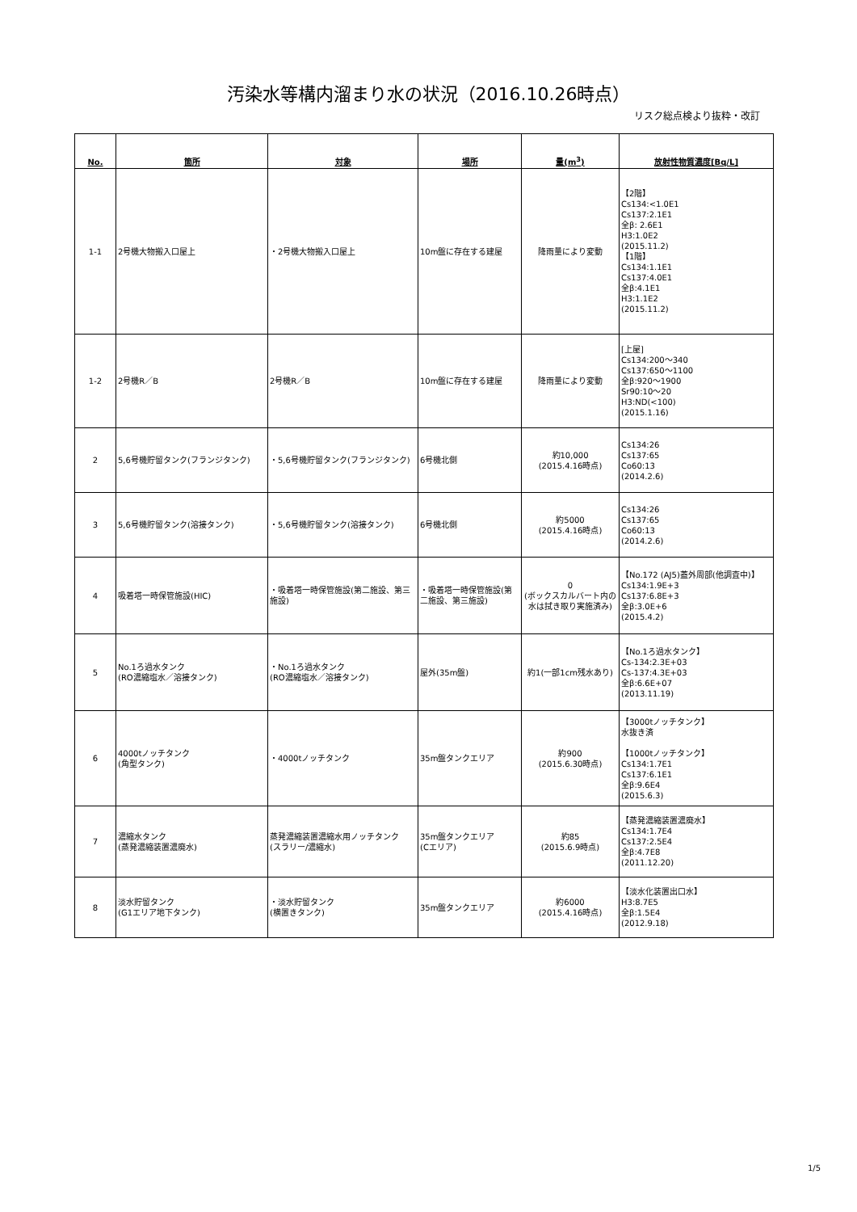汚染水等構内溜まり水の状況（2016.10.26時点）
リスク総点検より抜粋・改訂
| No. | 箇所 | 対象 | 場所 | 量(m<sup>3</sup>) | 放射性物質濃度[Bq/L] |
| --- | --- | --- | --- | --- | --- |
| 1-1 | 2号機大物搬入口屋上 | ・2号機大物搬入口屋上 | 10m盤に存在する建屋 | 降雨量により変動 | 【2階】 Cs134:<1.0E1 Cs137:2.1E1 全β: 2.6E1 H3:1.0E2 (2015.11.2) 【1階】 Cs134:1.1E1 Cs137:4.0E1 全β:4.1E1 H3:1.1E2 (2015.11.2) |
| 1-2 | 2号機R／B | 2号機R／B | 10m盤に存在する建屋 | 降雨量により変動 | [上屋] Cs134:200～340 Cs137:650～1100 全β:920～1900 Sr90:10～20 H3:ND(<100) (2015.1.16) |
| 2 | 5,6号機貯留タンク(フランジタンク) | ・5,6号機貯留タンク(フランジタンク) | 6号機北側 | 約10,000 (2015.4.16時点) | Cs134:26 Cs137:65 Co60:13 (2014.2.6) |
| 3 | 5,6号機貯留タンク(溶接タンク) | ・5,6号機貯留タンク(溶接タンク) | 6号機北側 | 約5000 (2015.4.16時点) | Cs134:26 Cs137:65 Co60:13 (2014.2.6) |
| 4 | 吸着塔一時保管施設(HIC) | ・吸着塔一時保管施設(第二施設、第三施設) | ・吸着塔一時保管施設(第二施設、第三施設) | 0 (ボックスカルバート内の水は拭き取り実施済み) | 【No.172 (AJ5)蓋外周部(他調査中)】 Cs134:1.9E+3 Cs137:6.8E+3 全β:3.0E+6 (2015.4.2) |
| 5 | No.1ろ過水タンク (RO濃縮塩水／溶接タンク) | ・No.1ろ過水タンク (RO濃縮塩水／溶接タンク) | 屋外(35m盤) | 約1(一部1cm残水あり) | 【No.1ろ過水タンク】 Cs-134:2.3E+03 Cs-137:4.3E+03 全β:6.6E+07 (2013.11.19) |
| 6 | 4000tノッチタンク (角型タンク) | ・4000tノッチタンク | 35m盤タンクエリア | 約900 (2015.6.30時点) | 【3000tノッチタンク】 水抜き済 【1000tノッチタンク】 Cs134:1.7E1 Cs137:6.1E1 全β:9.6E4 (2015.6.3) |
| 7 | 濃縮水タンク (蒸発濃縮装置濃廃水) | 蒸発濃縮装置濃縮水用ノッチタンク (スラリー/濃縮水) | 35m盤タンクエリア (Cエリア) | 約85 (2015.6.9時点) | 【蒸発濃縮装置濃廃水】 Cs134:1.7E4 Cs137:2.5E4 全β:4.7E8 (2011.12.20) |
| 8 | 淡水貯留タンク (G1エリア地下タンク) | ・淡水貯留タンク (横置きタンク) | 35m盤タンクエリア | 約6000 (2015.4.16時点) | 【淡水化装置出口水】 H3:8.7E5 全β:1.5E4 (2012.9.18) |
1/5